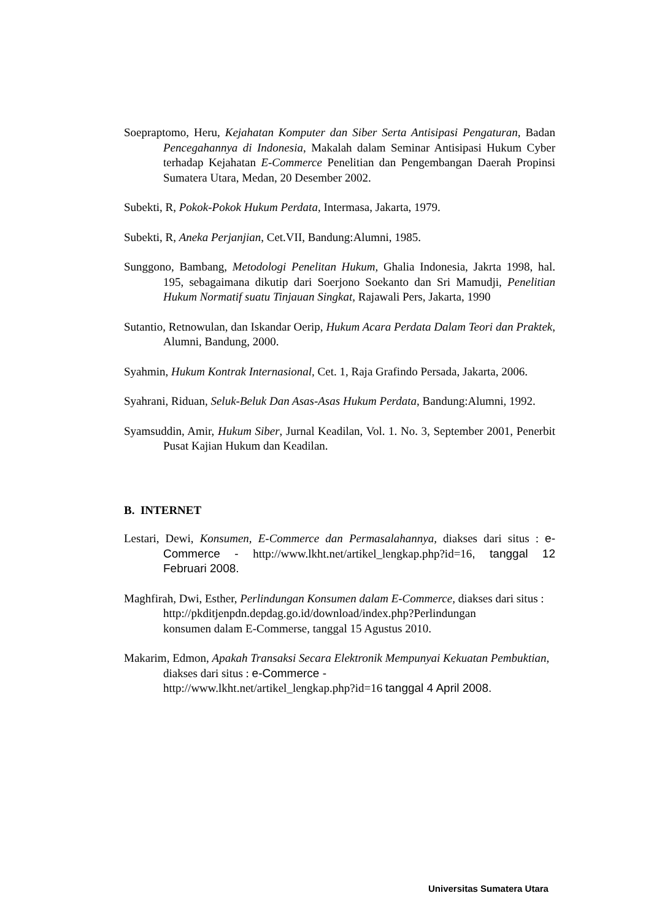Soepraptomo, Heru, Kejahatan Komputer dan Siber Serta Antisipasi Pengaturan, Badan Pencegahannya di Indonesia, Makalah dalam Seminar Antisipasi Hukum Cyber terhadap Kejahatan E-Commerce Penelitian dan Pengembangan Daerah Propinsi Sumatera Utara, Medan, 20 Desember 2002.
Subekti, R, Pokok-Pokok Hukum Perdata, Intermasa, Jakarta, 1979.
Subekti, R, Aneka Perjanjian, Cet.VII, Bandung:Alumni, 1985.
Sunggono, Bambang, Metodologi Penelitan Hukum, Ghalia Indonesia, Jakrta 1998, hal. 195, sebagaimana dikutip dari Soerjono Soekanto dan Sri Mamudji, Penelitian Hukum Normatif suatu Tinjauan Singkat, Rajawali Pers, Jakarta, 1990
Sutantio, Retnowulan, dan Iskandar Oerip, Hukum Acara Perdata Dalam Teori dan Praktek, Alumni, Bandung, 2000.
Syahmin, Hukum Kontrak Internasional, Cet. 1, Raja Grafindo Persada, Jakarta, 2006.
Syahrani, Riduan, Seluk-Beluk Dan Asas-Asas Hukum Perdata, Bandung:Alumni, 1992.
Syamsuddin, Amir, Hukum Siber, Jurnal Keadilan, Vol. 1. No. 3, September 2001, Penerbit Pusat Kajian Hukum dan Keadilan.
B. INTERNET
Lestari, Dewi, Konsumen, E-Commerce dan Permasalahannya, diakses dari situs : e-Commerce - http://www.lkht.net/artikel_lengkap.php?id=16, tanggal 12 Februari 2008.
Maghfirah, Dwi, Esther, Perlindungan Konsumen dalam E-Commerce, diakses dari situs :
http://pkditjenpdn.depdag.go.id/download/index.php?Perlindungan
konsumen dalam E-Commerse, tanggal 15 Agustus 2010.
Makarim, Edmon, Apakah Transaksi Secara Elektronik Mempunyai Kekuatan Pembuktian, diakses dari situs : e-Commerce -
http://www.lkht.net/artikel_lengkap.php?id=16 tanggal 4 April 2008.
Universitas Sumatera Utara